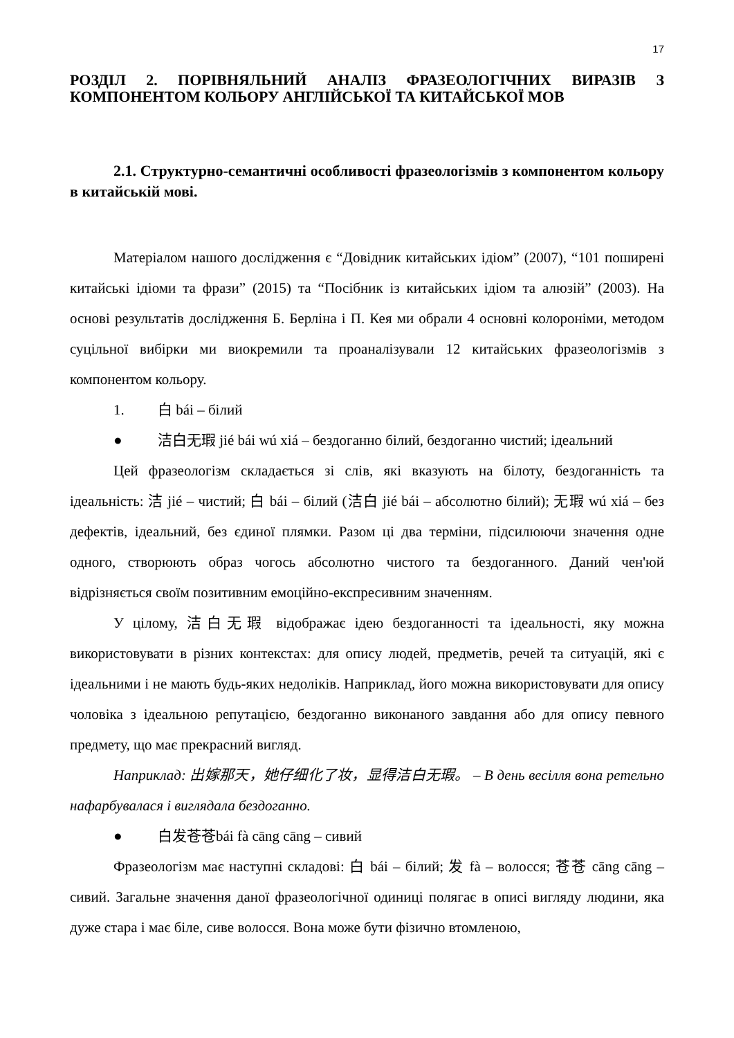17
РОЗДІЛ 2. ПОРІВНЯЛЬНИЙ АНАЛІЗ ФРАЗЕОЛОГІЧНИХ ВИРАЗІВ З КОМПОНЕНТОМ КОЛЬОРУ АНГЛІЙСЬКОЇ ТА КИТАЙСЬКОЇ МОВ
2.1. Структурно-семантичні особливості фразеологізмів з компонентом кольору в китайській мові.
Матеріалом нашого дослідження є “Довідник китайських ідіом” (2007), “101 поширені китайські ідіоми та фрази” (2015) та “Посібник із китайських ідіом та алюзій” (2003). На основі результатів дослідження Б. Берліна і П. Кея ми обрали 4 основні колороніми, методом суцільної вибірки ми виокремили та проаналізували 12 китайських фразеологізмів з компонентом кольору.
1. 白 bái – білий
● 洁白无瑕 jié bái wú xiá – бездоганно білий, бездоганно чистий; ідеальний
Цей фразеологізм складається зі слів, які вказують на білоту, бездоганність та ідеальність: 洁 jié – чистий; 白 bái – білий (洁白 jié bái – абсолютно білий); 无瑕 wú xiá – без дефектів, ідеальний, без єдиної плямки. Разом ці два терміни, підсилюючи значення одне одного, створюють образ чогось абсолютно чистого та бездоганного. Даний чен'юй відрізняється своїм позитивним емоційно-експресивним значенням.
У цілому, 洁白无瑕 відображає ідею бездоганності та ідеальності, яку можна використовувати в різних контекстах: для опису людей, предметів, речей та ситуацій, які є ідеальними і не мають будь-яких недоліків. Наприклад, його можна використовувати для опису чоловіка з ідеальною репутацією, бездоганно виконаного завдання або для опису певного предмету, що має прекрасний вигляд.
Наприклад: 出嫁那天，她仔细化了妆，显得洁白无瑕。 – В день весілля вона ретельно нафарбувалася і виглядала бездоганно.
● 白发苍苍bái fà cāng cāng – сивий
Фразеологізм має наступні складові: 白 bái – білий; 发 fà – волосся; 苍苍 cāng cāng – сивий. Загальне значення даної фразеологічної одиниці полягає в описі вигляду людини, яка дуже стара і має біле, сиве волосся. Вона може бути фізично втомленою,